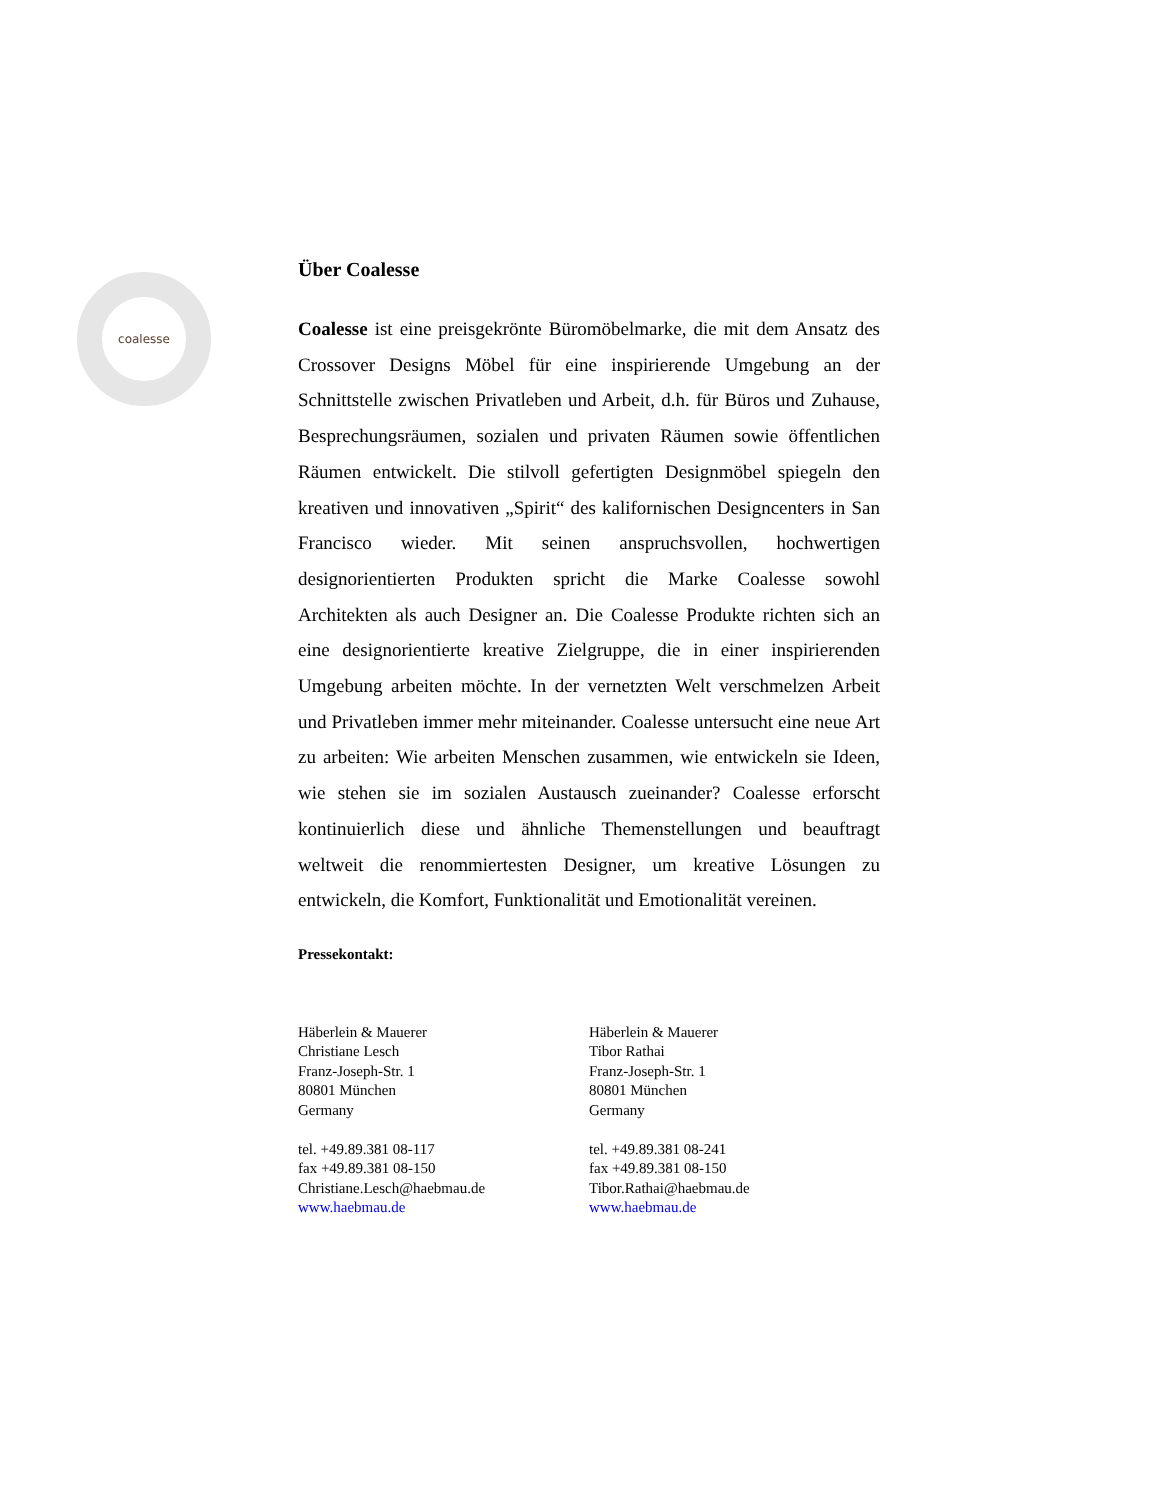coalesse
Über Coalesse
Coalesse ist eine preisgekrönte Büromöbelmarke, die mit dem Ansatz des Crossover Designs Möbel für eine inspirierende Umgebung an der Schnittstelle zwischen Privatleben und Arbeit, d.h. für Büros und Zuhause, Besprechungsräumen, sozialen und privaten Räumen sowie öffentlichen Räumen entwickelt. Die stilvoll gefertigten Designmöbel spiegeln den kreativen und innovativen „Spirit“ des kalifornischen Designcenters in San Francisco wieder. Mit seinen anspruchsvollen, hochwertigen designorientierten Produkten spricht die Marke Coalesse sowohl Architekten als auch Designer an. Die Coalesse Produkte richten sich an eine designorientierte kreative Zielgruppe, die in einer inspirierenden Umgebung arbeiten möchte. In der vernetzten Welt verschmelzen Arbeit und Privatleben immer mehr miteinander. Coalesse untersucht eine neue Art zu arbeiten: Wie arbeiten Menschen zusammen, wie entwickeln sie Ideen, wie stehen sie im sozialen Austausch zueinander? Coalesse erforscht kontinuierlich diese und ähnliche Themenstellungen und beauftragt weltweit die renommiertesten Designer, um kreative Lösungen zu entwickeln, die Komfort, Funktionalität und Emotionalität vereinen.
Pressekontakt:
Häberlein & Mauerer
Christiane Lesch
Franz-Joseph-Str. 1
80801 München
Germany
tel. +49.89.381 08-117
fax +49.89.381 08-150
Christiane.Lesch@haebmau.de
www.haebmau.de
Häberlein & Mauerer
Tibor Rathai
Franz-Joseph-Str. 1
80801 München
Germany
tel. +49.89.381 08-241
fax +49.89.381 08-150
Tibor.Rathai@haebmau.de
www.haebmau.de